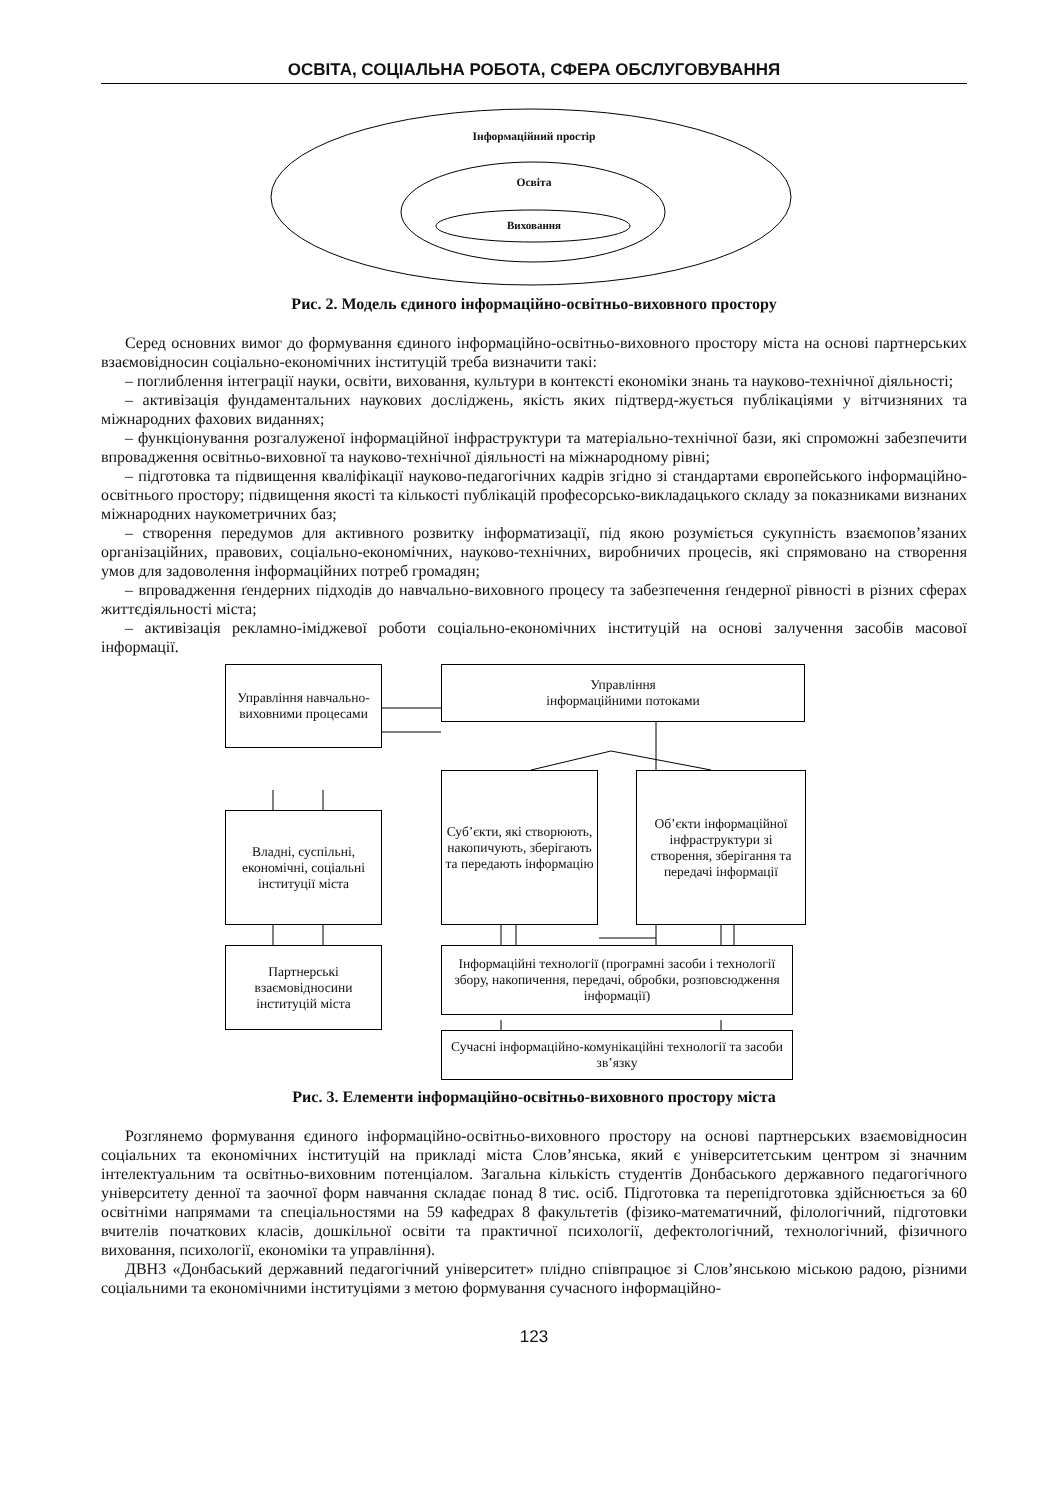ОСВІТА, СОЦІАЛЬНА РОБОТА, СФЕРА ОБСЛУГОВУВАННЯ
Інформаційний простір
Освіта
Виховання
Рис. 2. Модель єдиного інформаційно-освітньо-виховного простору
Серед основних вимог до формування єдиного інформаційно-освітньо-виховного простору міста на основі партнерських взаємовідносин соціально-економічних інституцій треба визначити такі:
– поглиблення інтеграції науки, освіти, виховання, культури в контексті економіки знань та науково-технічної діяльності;
– активізація фундаментальних наукових досліджень, якість яких підтверд-жується публікаціями у вітчизняних та міжнародних фахових виданнях;
– функціонування розгалуженої інформаційної інфраструктури та матеріально-технічної бази, які спроможні забезпечити впровадження освітньо-виховної та науково-технічної діяльності на міжнародному рівні;
– підготовка та підвищення кваліфікації науково-педагогічних кадрів згідно зі стандартами європейського інформаційно-освітнього простору; підвищення якості та кількості публікацій професорсько-викладацького складу за показниками визнаних міжнародних наукометричних баз;
– створення передумов для активного розвитку інформатизації, під якою розуміється сукупність взаємопов’язаних організаційних, правових, соціально-економічних, науково-технічних, виробничих процесів, які спрямовано на створення умов для задоволення інформаційних потреб громадян;
– впровадження ґендерних підходів до навчально-виховного процесу та забезпечення ґендерної рівності в різних сферах життєдіяльності міста;
– активізація рекламно-іміджевої роботи соціально-економічних інституцій на основі залучення засобів масової інформації.
Управління навчально-виховними процесами
Управління
інформаційними потоками
Владні, суспільні, економічні, соціальні інституції міста
Суб’єкти, які створюють, накопичують, зберігають та передають інформацію
Об’єкти інформаційної інфраструктури зі створення, зберігання та передачі інформації
Партнерські взаємовідносини інституцій міста
Інформаційні технології (програмні засоби і технології збору, накопичення, передачі, обробки, розповсюдження інформації)
Сучасні інформаційно-комунікаційні технології та засоби зв’язку
Рис. 3. Елементи інформаційно-освітньо-виховного простору міста
Розглянемо формування єдиного інформаційно-освітньо-виховного простору на основі партнерських взаємовідносин соціальних та економічних інституцій на прикладі міста Слов’янська, який є університетським центром зі значним інтелектуальним та освітньо-виховним потенціалом. Загальна кількість студентів Донбаського державного педагогічного університету денної та заочної форм навчання складає понад 8 тис. осіб. Підготовка та перепідготовка здійснюється за 60 освітніми напрямами та спеціальностями на 59 кафедрах 8 факультетів (фізико-математичний, філологічний, підготовки вчителів початкових класів, дошкільної освіти та практичної психології, дефектологічний, технологічний, фізичного виховання, психології, економіки та управління).
ДВНЗ «Донбаський державний педагогічний університет» плідно співпрацює зі Слов’янською міською радою, різними соціальними та економічними інституціями з метою формування сучасного інформаційно-
123